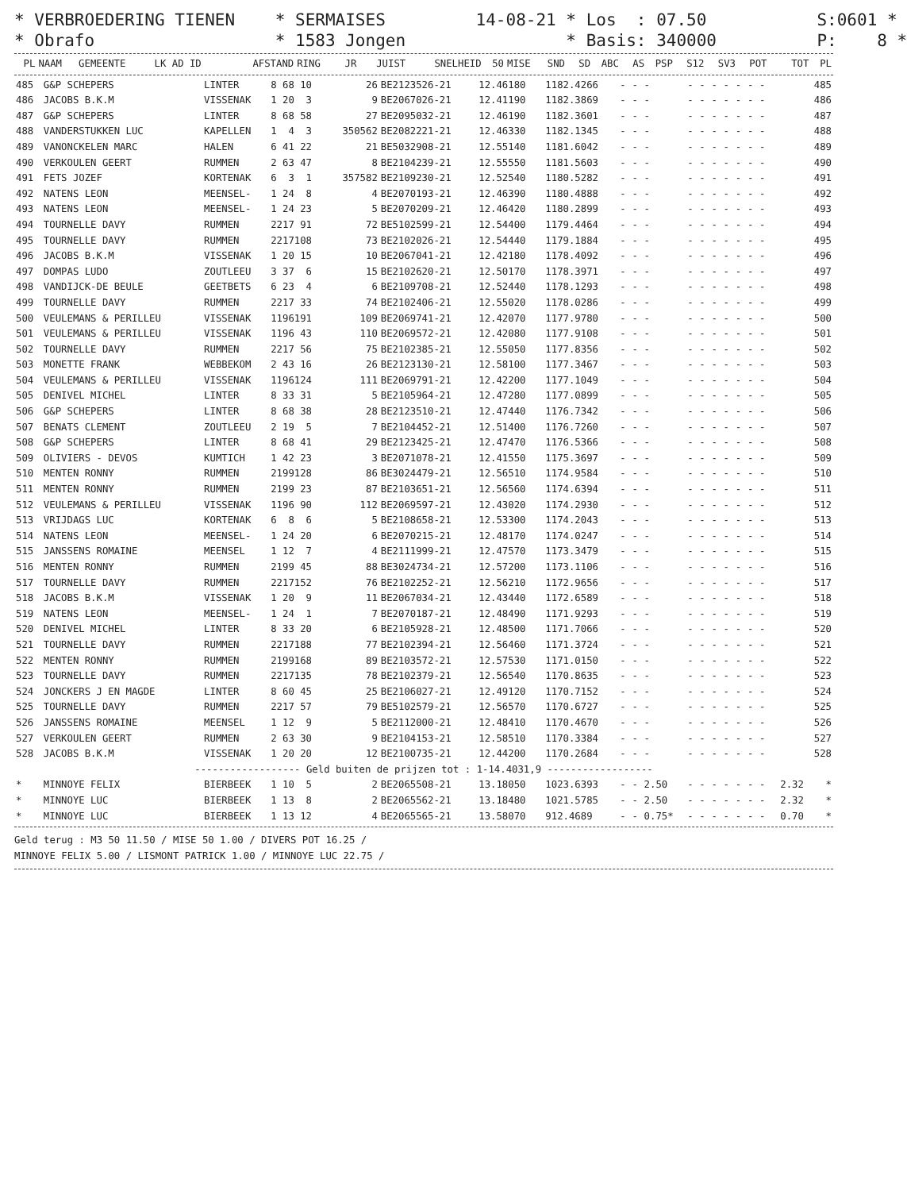* VERBROEDERING TIENEN * SERMAISES 14-08-21 * Los : 07.50 S:0601 *
* Obrafo * 1583 Jongen * Basis: 340000 P: 8 *
| PL | NAAM | GEMEENTE | LK AD ID | AFSTAND | RING | JR | JUIST | SNELHEID | 50 | MISE | SND | SD | ABC | AS | PSP | S12 | SV3 | POT | TOT | PL |
| --- | --- | --- | --- | --- | --- | --- | --- | --- | --- | --- | --- | --- | --- | --- | --- | --- | --- | --- | --- | --- |
| 485 | G&P SCHEPERS | LINTER | 8 68 10 | 26 | BE2123526-21 | 12.46180 | 1182.4266 | - | - | - | - | - | - | - | - | - | - | | 485 |
| 486 | JACOBS B.K.M | VISSENAK | 1 20 3 | 9 | BE2067026-21 | 12.41190 | 1182.3869 | - | - | - | - | - | - | - | - | - | - | | 486 |
| 487 | G&P SCHEPERS | LINTER | 8 68 58 | 27 | BE2095032-21 | 12.46190 | 1182.3601 | - | - | - | - | - | - | - | - | - | - | | 487 |
| 488 | VANDERSTUKKEN LUC | KAPELLEN | 1 4 3 | 350562 | BE2082221-21 | 12.46330 | 1182.1345 | - | - | - | - | - | - | - | - | - | - | | 488 |
| 489 | VANONCKELEN MARC | HALEN | 6 41 22 | 21 | BE5032908-21 | 12.55140 | 1181.6042 | - | - | - | - | - | - | - | - | - | - | | 489 |
| 490 | VERKOULEN GEERT | RUMMEN | 2 63 47 | 8 | BE2104239-21 | 12.55550 | 1181.5603 | - | - | - | - | - | - | - | - | - | - | | 490 |
| 491 | FETS JOZEF | KORTENAK | 6 3 1 | 357582 | BE2109230-21 | 12.52540 | 1180.5282 | - | - | - | - | - | - | - | - | - | - | | 491 |
| 492 | NATENS LEON | MEENSEL- | 1 24 8 | 4 | BE2070193-21 | 12.46390 | 1180.4888 | - | - | - | - | - | - | - | - | - | - | | 492 |
| 493 | NATENS LEON | MEENSEL- | 1 24 23 | 5 | BE2070209-21 | 12.46420 | 1180.2899 | - | - | - | - | - | - | - | - | - | - | | 493 |
| 494 | TOURNELLE DAVY | RUMMEN | 2217 91 | 72 | BE5102599-21 | 12.54400 | 1179.4464 | - | - | - | - | - | - | - | - | - | - | | 494 |
| 495 | TOURNELLE DAVY | RUMMEN | 2217108 | 73 | BE2102026-21 | 12.54440 | 1179.1884 | - | - | - | - | - | - | - | - | - | - | | 495 |
| 496 | JACOBS B.K.M | VISSENAK | 1 20 15 | 10 | BE2067041-21 | 12.42180 | 1178.4092 | - | - | - | - | - | - | - | - | - | - | | 496 |
| 497 | DOMPAS LUDO | ZOUTLEEU | 3 37 6 | 15 | BE2102620-21 | 12.50170 | 1178.3971 | - | - | - | - | - | - | - | - | - | - | | 497 |
| 498 | VANDIJCK-DE BEULE | GEETBETS | 6 23 4 | 6 | BE2109708-21 | 12.52440 | 1178.1293 | - | - | - | - | - | - | - | - | - | - | | 498 |
| 499 | TOURNELLE DAVY | RUMMEN | 2217 33 | 74 | BE2102406-21 | 12.55020 | 1178.0286 | - | - | - | - | - | - | - | - | - | - | | 499 |
| 500 | VEULEMANS & PERILLEU | VISSENAK | 1196191 | 109 | BE2069741-21 | 12.42070 | 1177.9780 | - | - | - | - | - | - | - | - | - | - | | 500 |
| 501 | VEULEMANS & PERILLEU | VISSENAK | 1196 43 | 110 | BE2069572-21 | 12.42080 | 1177.9108 | - | - | - | - | - | - | - | - | - | - | | 501 |
| 502 | TOURNELLE DAVY | RUMMEN | 2217 56 | 75 | BE2102385-21 | 12.55050 | 1177.8356 | - | - | - | - | - | - | - | - | - | - | | 502 |
| 503 | MONETTE FRANK | WEBBEKOM | 2 43 16 | 26 | BE2123130-21 | 12.58100 | 1177.3467 | - | - | - | - | - | - | - | - | - | - | | 503 |
| 504 | VEULEMANS & PERILLEU | VISSENAK | 1196124 | 111 | BE2069791-21 | 12.42200 | 1177.1049 | - | - | - | - | - | - | - | - | - | - | | 504 |
| 505 | DENIVEL MICHEL | LINTER | 8 33 31 | 5 | BE2105964-21 | 12.47280 | 1177.0899 | - | - | - | - | - | - | - | - | - | - | | 505 |
| 506 | G&P SCHEPERS | LINTER | 8 68 38 | 28 | BE2123510-21 | 12.47440 | 1176.7342 | - | - | - | - | - | - | - | - | - | - | | 506 |
| 507 | BENATS CLEMENT | ZOUTLEEU | 2 19 5 | 7 | BE2104452-21 | 12.51400 | 1176.7260 | - | - | - | - | - | - | - | - | - | - | | 507 |
| 508 | G&P SCHEPERS | LINTER | 8 68 41 | 29 | BE2123425-21 | 12.47470 | 1176.5366 | - | - | - | - | - | - | - | - | - | - | | 508 |
| 509 | OLIVIERS - DEVOS | KUMTICH | 1 42 23 | 3 | BE2071078-21 | 12.41550 | 1175.3697 | - | - | - | - | - | - | - | - | - | - | | 509 |
| 510 | MENTEN RONNY | RUMMEN | 2199128 | 86 | BE3024479-21 | 12.56510 | 1174.9584 | - | - | - | - | - | - | - | - | - | - | | 510 |
| 511 | MENTEN RONNY | RUMMEN | 2199 23 | 87 | BE2103651-21 | 12.56560 | 1174.6394 | - | - | - | - | - | - | - | - | - | - | | 511 |
| 512 | VEULEMANS & PERILLEU | VISSENAK | 1196 90 | 112 | BE2069597-21 | 12.43020 | 1174.2930 | - | - | - | - | - | - | - | - | - | - | | 512 |
| 513 | VRIJDAGS LUC | KORTENAK | 6 8 6 | 5 | BE2108658-21 | 12.53300 | 1174.2043 | - | - | - | - | - | - | - | - | - | - | | 513 |
| 514 | NATENS LEON | MEENSEL- | 1 24 20 | 6 | BE2070215-21 | 12.48170 | 1174.0247 | - | - | - | - | - | - | - | - | - | - | | 514 |
| 515 | JANSSENS ROMAINE | MEENSEL | 1 12 7 | 4 | BE2111999-21 | 12.47570 | 1173.3479 | - | - | - | - | - | - | - | - | - | - | | 515 |
| 516 | MENTEN RONNY | RUMMEN | 2199 45 | 88 | BE3024734-21 | 12.57200 | 1173.1106 | - | - | - | - | - | - | - | - | - | - | | 516 |
| 517 | TOURNELLE DAVY | RUMMEN | 2217152 | 76 | BE2102252-21 | 12.56210 | 1172.9656 | - | - | - | - | - | - | - | - | - | - | | 517 |
| 518 | JACOBS B.K.M | VISSENAK | 1 20 9 | 11 | BE2067034-21 | 12.43440 | 1172.6589 | - | - | - | - | - | - | - | - | - | - | | 518 |
| 519 | NATENS LEON | MEENSEL- | 1 24 1 | 7 | BE2070187-21 | 12.48490 | 1171.9293 | - | - | - | - | - | - | - | - | - | - | | 519 |
| 520 | DENIVEL MICHEL | LINTER | 8 33 20 | 6 | BE2105928-21 | 12.48500 | 1171.7066 | - | - | - | - | - | - | - | - | - | - | | 520 |
| 521 | TOURNELLE DAVY | RUMMEN | 2217188 | 77 | BE2102394-21 | 12.56460 | 1171.3724 | - | - | - | - | - | - | - | - | - | - | | 521 |
| 522 | MENTEN RONNY | RUMMEN | 2199168 | 89 | BE2103572-21 | 12.57530 | 1171.0150 | - | - | - | - | - | - | - | - | - | - | | 522 |
| 523 | TOURNELLE DAVY | RUMMEN | 2217135 | 78 | BE2102379-21 | 12.56540 | 1170.8635 | - | - | - | - | - | - | - | - | - | - | | 523 |
| 524 | JONCKERS J EN MAGDE | LINTER | 8 60 45 | 25 | BE2106027-21 | 12.49120 | 1170.7152 | - | - | - | - | - | - | - | - | - | - | | 524 |
| 525 | TOURNELLE DAVY | RUMMEN | 2217 57 | 79 | BE5102579-21 | 12.56570 | 1170.6727 | - | - | - | - | - | - | - | - | - | - | | 525 |
| 526 | JANSSENS ROMAINE | MEENSEL | 1 12 9 | 5 | BE2112000-21 | 12.48410 | 1170.4670 | - | - | - | - | - | - | - | - | - | - | | 526 |
| 527 | VERKOULEN GEERT | RUMMEN | 2 63 30 | 9 | BE2104153-21 | 12.58510 | 1170.3384 | - | - | - | - | - | - | - | - | - | - | | 527 |
| 528 | JACOBS B.K.M | VISSENAK | 1 20 20 | 12 | BE2100735-21 | 12.44200 | 1170.2684 | - | - | - | - | - | - | - | - | - | - | | 528 |
| ------------------ Geld buiten de prijzen tot : 1-14.4031,9 ------------------ | | | | | | | | | | | | | | | | | | | |
| * | MINNOYE FELIX | BIERBEEK | 1 10 5 | 2 | BE2065508-21 | 13.18050 | 1023.6393 | - | - | 2.50 | - | - | - | - | - | - | - | 2.32 | * |
| * | MINNOYE LUC | BIERBEEK | 1 13 8 | 2 | BE2065562-21 | 13.18480 | 1021.5785 | - | - | 2.50 | - | - | - | - | - | - | - | 2.32 | * |
| * | MINNOYE LUC | BIERBEEK | 1 13 12 | 4 | BE2065565-21 | 13.58070 | 912.4689 | - | - | 0.75* | - | - | - | - | - | - | - | 0.70 | * |
Geld terug : M3 50 11.50 / MISE 50 1.00 / DIVERS POT 16.25 /
MINNOYE FELIX 5.00 / LISMONT PATRICK 1.00 / MINNOYE LUC 22.75 /